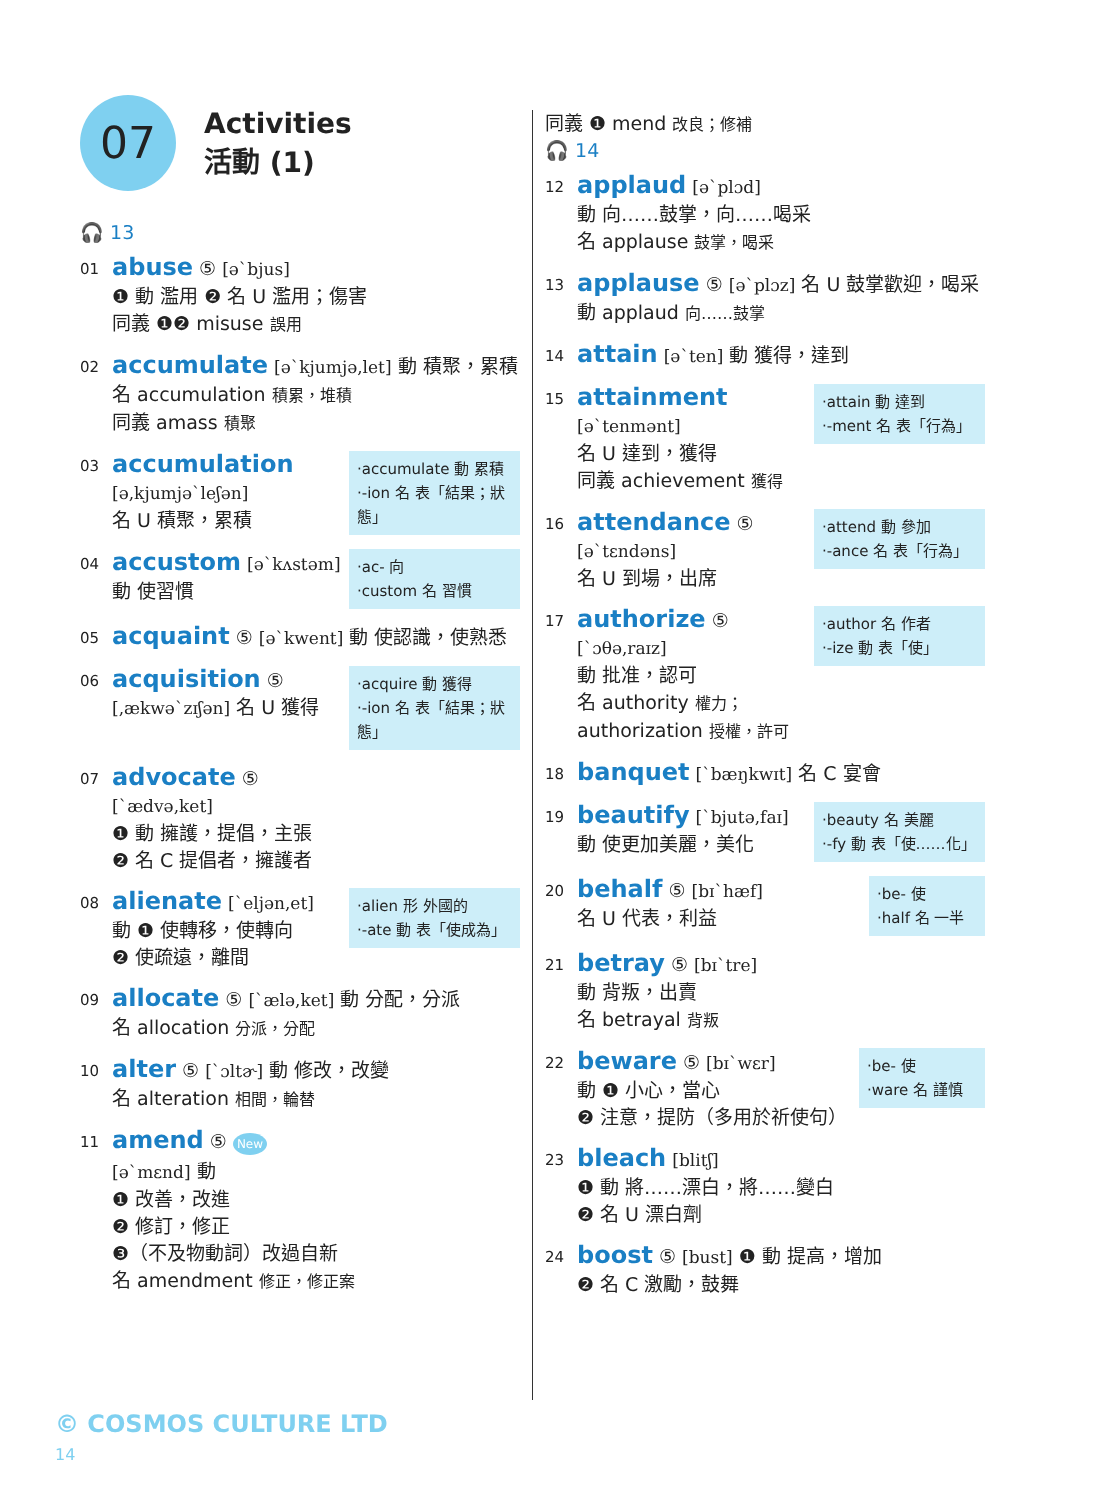07
Activities
活動 (1)
🎧 13
01
abuse ⑤ [ə`bjus]
❶ 動 濫用 ❷ 名 U 濫用；傷害
同義 ❶❷ misuse 誤用
02
accumulate [ə`kjumjə,let] 動 積聚，累積
名 accumulation 積累，堆積
同義 amass 積聚
03
‧accumulate 動 累積
‧-ion 名 表「結果；狀態」
accumulation
[ə,kjumjə`leʃən]
名 U 積聚，累積
04
‧ac- 向
‧custom 名 習慣
accustom [ə`kʌstəm]
動 使習慣
05
acquaint ⑤ [ə`kwent] 動 使認識，使熟悉
06
‧acquire 動 獲得
‧-ion 名 表「結果；狀態」
acquisition ⑤
[,ækwə`zɪʃən] 名 U 獲得
07
advocate ⑤
[`ædvə,ket]
❶ 動 擁護，提倡，主張
❷ 名 C 提倡者，擁護者
08
‧alien 形 外國的
‧-ate 動 表「使成為」
alienate [`eljən,et]
動 ❶ 使轉移，使轉向
❷ 使疏遠，離間
09
allocate ⑤ [`ælə,ket] 動 分配，分派
名 allocation 分派，分配
10
alter ⑤ [`ɔltɚ] 動 修改，改變
名 alteration 相間，輪替
11
amend ⑤ New
[ə`mɛnd] 動
❶ 改善，改進
❷ 修訂，修正
❸（不及物動詞）改過自新
名 amendment 修正，修正案
同義 ❶ mend 改良；修補
🎧 14
12
applaud [ə`plɔd]
動 向……鼓掌，向……喝采
名 applause 鼓掌，喝采
13
applause ⑤ [ə`plɔz] 名 U 鼓掌歡迎，喝采
動 applaud 向……鼓掌
14
attain [ə`ten] 動 獲得，達到
15
‧attain 動 達到
‧-ment 名 表「行為」
attainment
[ə`tenmənt]
名 U 達到，獲得
同義 achievement 獲得
16
‧attend 動 參加
‧-ance 名 表「行為」
attendance ⑤
[ə`tɛndəns]
名 U 到場，出席
17
‧author 名 作者
‧-ize 動 表「使」
authorize ⑤ [`ɔθə,raɪz]
動 批准，認可
名 authority 權力；
authorization 授權，許可
18
banquet [`bæŋkwɪt] 名 C 宴會
19
‧beauty 名 美麗
‧-fy 動 表「使……化」
beautify [`bjutə,faɪ]
動 使更加美麗，美化
20
‧be- 使
‧half 名 一半
behalf ⑤ [bɪ`hæf]
名 U 代表，利益
21
betray ⑤ [bɪ`tre]
動 背叛，出賣
名 betrayal 背叛
22
‧be- 使
‧ware 名 謹慎
beware ⑤ [bɪ`wɛr]
動 ❶ 小心，當心
❷ 注意，提防（多用於祈使句）
23
bleach [blitʃ]
❶ 動 將……漂白，將……變白
❷ 名 U 漂白劑
24
boost ⑤ [bust] ❶ 動 提高，增加
❷ 名 C 激勵，鼓舞
© COSMOS CULTURE LTD
14